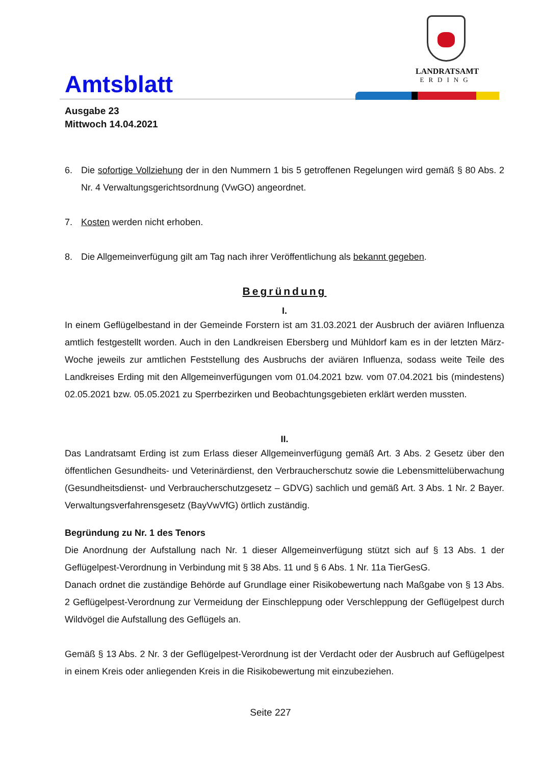Amtsblatt
LANDRATSAMT
ERDING
Ausgabe 23
Mittwoch 14.04.2021
6. Die sofortige Vollziehung der in den Nummern 1 bis 5 getroffenen Regelungen wird gemäß § 80 Abs. 2 Nr. 4 Verwaltungsgerichtsordnung (VwGO) angeordnet.
7. Kosten werden nicht erhoben.
8. Die Allgemeinverfügung gilt am Tag nach ihrer Veröffentlichung als bekannt gegeben.
Begründung
I.
In einem Geflügelbestand in der Gemeinde Forstern ist am 31.03.2021 der Ausbruch der aviären Influenza amtlich festgestellt worden. Auch in den Landkreisen Ebersberg und Mühldorf kam es in der letzten März-Woche jeweils zur amtlichen Feststellung des Ausbruchs der aviären Influenza, sodass weite Teile des Landkreises Erding mit den Allgemeinverfügungen vom 01.04.2021 bzw. vom 07.04.2021 bis (mindestens) 02.05.2021 bzw. 05.05.2021 zu Sperrbezirken und Beobachtungsgebieten erklärt werden mussten.
II.
Das Landratsamt Erding ist zum Erlass dieser Allgemeinverfügung gemäß Art. 3 Abs. 2 Gesetz über den öffentlichen Gesundheits- und Veterinärdienst, den Verbraucherschutz sowie die Lebensmittelüberwachung (Gesundheitsdienst- und Verbraucherschutzgesetz – GDVG) sachlich und gemäß Art. 3 Abs. 1 Nr. 2 Bayer. Verwaltungsverfahrensgesetz (BayVwVfG) örtlich zuständig.
Begründung zu Nr. 1 des Tenors
Die Anordnung der Aufstallung nach Nr. 1 dieser Allgemeinverfügung stützt sich auf § 13 Abs. 1 der Geflügelpest-Verordnung in Verbindung mit § 38 Abs. 11 und § 6 Abs. 1 Nr. 11a TierGesG.
Danach ordnet die zuständige Behörde auf Grundlage einer Risikobewertung nach Maßgabe von § 13 Abs. 2 Geflügelpest-Verordnung zur Vermeidung der Einschleppung oder Verschleppung der Geflügelpest durch Wildvögel die Aufstallung des Geflügels an.
Gemäß § 13 Abs. 2 Nr. 3 der Geflügelpest-Verordnung ist der Verdacht oder der Ausbruch auf Geflügelpest in einem Kreis oder anliegenden Kreis in die Risikobewertung mit einzubeziehen.
Seite 227